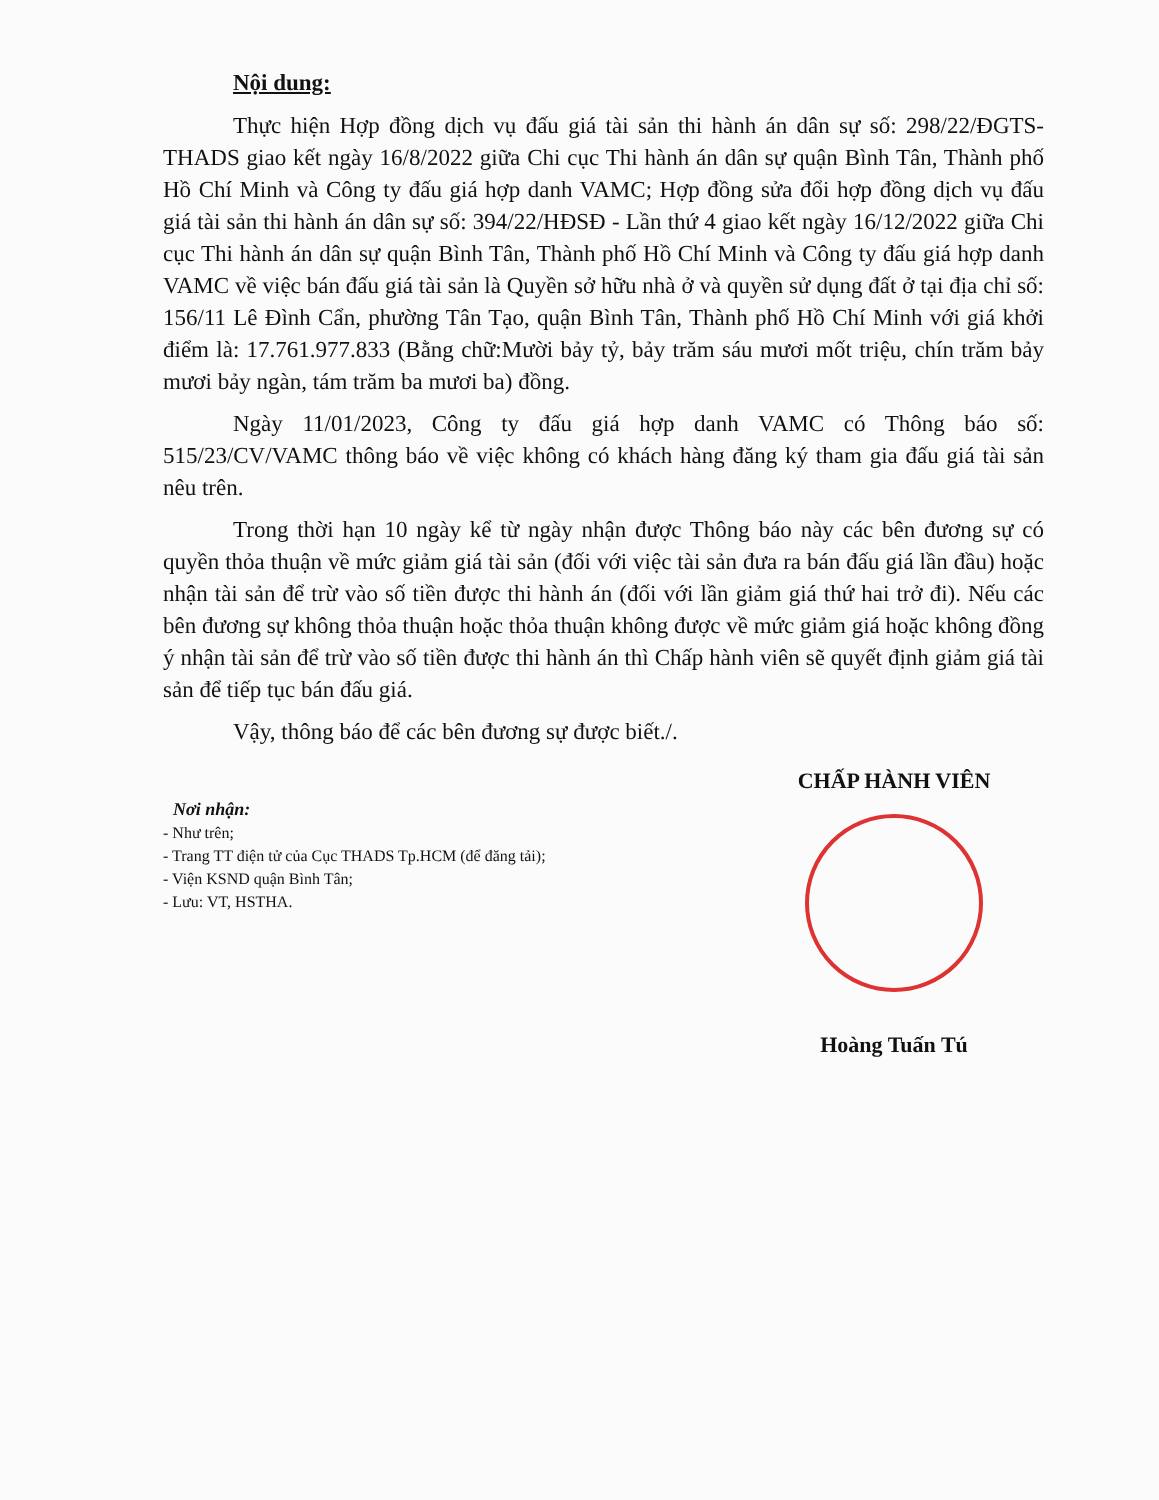Nội dung:
Thực hiện Hợp đồng dịch vụ đấu giá tài sản thi hành án dân sự số: 298/22/ĐGTS-THADS giao kết ngày 16/8/2022 giữa Chi cục Thi hành án dân sự quận Bình Tân, Thành phố Hồ Chí Minh và Công ty đấu giá hợp danh VAMC; Hợp đồng sửa đổi hợp đồng dịch vụ đấu giá tài sản thi hành án dân sự số: 394/22/HĐSĐ - Lần thứ 4 giao kết ngày 16/12/2022 giữa Chi cục Thi hành án dân sự quận Bình Tân, Thành phố Hồ Chí Minh và Công ty đấu giá hợp danh VAMC về việc bán đấu giá tài sản là Quyền sở hữu nhà ở và quyền sử dụng đất ở tại địa chỉ số: 156/11 Lê Đình Cẩn, phường Tân Tạo, quận Bình Tân, Thành phố Hồ Chí Minh với giá khởi điểm là: 17.761.977.833 (Bằng chữ:Mười bảy tỷ, bảy trăm sáu mươi mốt triệu, chín trăm bảy mươi bảy ngàn, tám trăm ba mươi ba) đồng.
Ngày 11/01/2023, Công ty đấu giá hợp danh VAMC có Thông báo số: 515/23/CV/VAMC thông báo về việc không có khách hàng đăng ký tham gia đấu giá tài sản nêu trên.
Trong thời hạn 10 ngày kể từ ngày nhận được Thông báo này các bên đương sự có quyền thỏa thuận về mức giảm giá tài sản (đối với việc tài sản đưa ra bán đấu giá lần đầu) hoặc nhận tài sản để trừ vào số tiền được thi hành án (đối với lần giảm giá thứ hai trở đi). Nếu các bên đương sự không thỏa thuận hoặc thỏa thuận không được về mức giảm giá hoặc không đồng ý nhận tài sản để trừ vào số tiền được thi hành án thì Chấp hành viên sẽ quyết định giảm giá tài sản để tiếp tục bán đấu giá.
Vậy, thông báo để các bên đương sự được biết./.
Nơi nhận:
- Như trên;
- Trang TT điện tử của Cục THADS Tp.HCM (để đăng tải);
- Viện KSND quận Bình Tân;
- Lưu: VT, HSTHA.
CHẤP HÀNH VIÊN
Hoàng Tuấn Tú